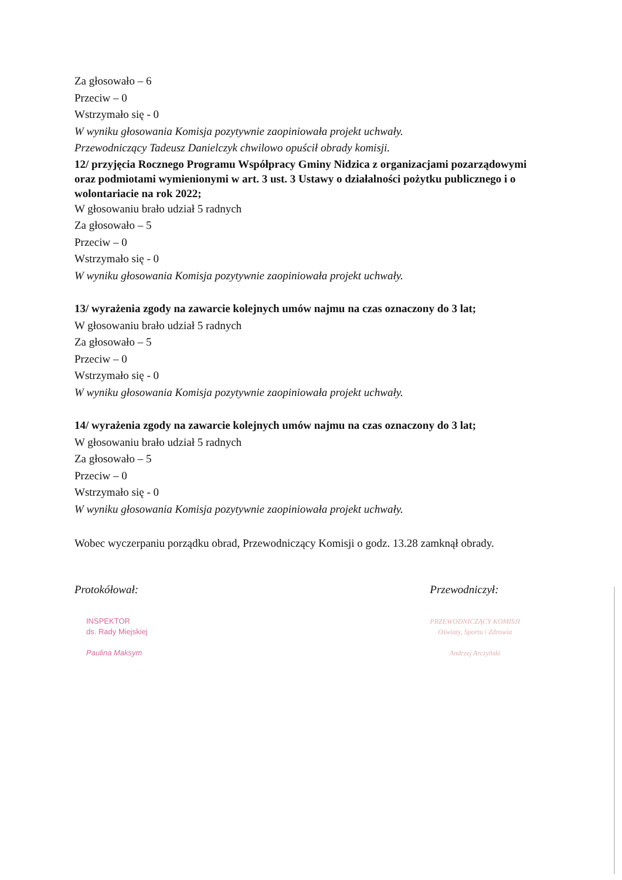Za głosowało – 6
Przeciw – 0
Wstrzymało się - 0
W wyniku głosowania Komisja pozytywnie zaopiniowała projekt uchwały.
Przewodniczący Tadeusz Danielczyk chwilowo opuścił obrady komisji.
12/ przyjęcia Rocznego Programu Współpracy Gminy Nidzica z organizacjami pozarządowymi oraz podmiotami wymienionymi w art. 3 ust. 3 Ustawy o działalności pożytku publicznego i o wolontariacie na rok 2022;
W głosowaniu brało udział 5 radnych
Za głosowało – 5
Przeciw – 0
Wstrzymało się - 0
W wyniku głosowania Komisja pozytywnie zaopiniowała projekt uchwały.
13/ wyrażenia zgody na zawarcie kolejnych umów najmu na czas oznaczony do 3 lat;
W głosowaniu brało udział 5 radnych
Za głosowało – 5
Przeciw – 0
Wstrzymało się - 0
W wyniku głosowania Komisja pozytywnie zaopiniowała projekt uchwały.
14/ wyrażenia zgody na zawarcie kolejnych umów najmu na czas oznaczony do 3 lat;
W głosowaniu brało udział 5 radnych
Za głosowało – 5
Przeciw – 0
Wstrzymało się - 0
W wyniku głosowania Komisja pozytywnie zaopiniowała projekt uchwały.
Wobec wyczerpaniu porządku obrad, Przewodniczący Komisji o godz. 13.28 zamknął obrady.
Protokółował:
INSPEKTOR
ds. Rady Miejskiej
Paulina Maksym
Przewodniczył:
PRZEWODNICZĄCY KOMISJI
Oświaty, Sportu i Zdrowia
Andrzej Arczyński